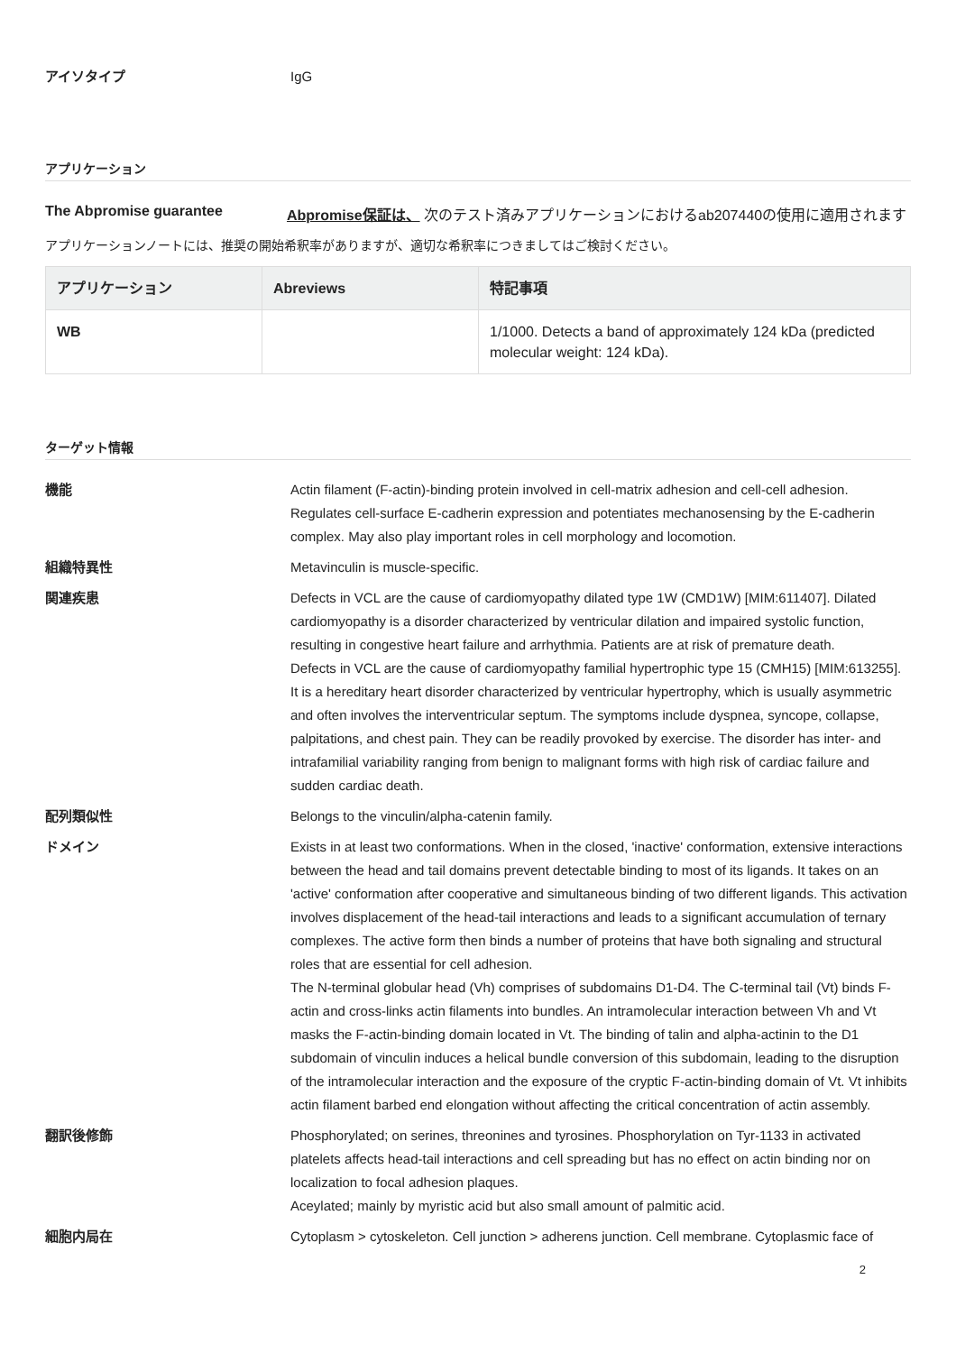アイソタイプ IgG
アプリケーション
The Abpromise guarantee Abpromise保証は、 次のテスト済みアプリケーションにおけるab207440の使用に適用されます
アプリケーションノートには、推奨の開始希釈率がありますが、適切な希釈率につきましてはご検討ください。
| アプリケーション | Abreviews | 特記事項 |
| --- | --- | --- |
| WB | | 1/1000. Detects a band of approximately 124 kDa (predicted molecular weight: 124 kDa). |
ターゲット情報
機能 Actin filament (F-actin)-binding protein involved in cell-matrix adhesion and cell-cell adhesion. Regulates cell-surface E-cadherin expression and potentiates mechanosensing by the E-cadherin complex. May also play important roles in cell morphology and locomotion.
組織特異性 Metavinculin is muscle-specific.
関連疾患 Defects in VCL are the cause of cardiomyopathy dilated type 1W (CMD1W) [MIM:611407]. Dilated cardiomyopathy is a disorder characterized by ventricular dilation and impaired systolic function, resulting in congestive heart failure and arrhythmia. Patients are at risk of premature death.
Defects in VCL are the cause of cardiomyopathy familial hypertrophic type 15 (CMH15) [MIM:613255]. It is a hereditary heart disorder characterized by ventricular hypertrophy, which is usually asymmetric and often involves the interventricular septum. The symptoms include dyspnea, syncope, collapse, palpitations, and chest pain. They can be readily provoked by exercise. The disorder has inter- and intrafamilial variability ranging from benign to malignant forms with high risk of cardiac failure and sudden cardiac death.
配列類似性 Belongs to the vinculin/alpha-catenin family.
ドメイン Exists in at least two conformations. When in the closed, 'inactive' conformation, extensive interactions between the head and tail domains prevent detectable binding to most of its ligands. It takes on an 'active' conformation after cooperative and simultaneous binding of two different ligands. This activation involves displacement of the head-tail interactions and leads to a significant accumulation of ternary complexes. The active form then binds a number of proteins that have both signaling and structural roles that are essential for cell adhesion.
The N-terminal globular head (Vh) comprises of subdomains D1-D4. The C-terminal tail (Vt) binds F-actin and cross-links actin filaments into bundles. An intramolecular interaction between Vh and Vt masks the F-actin-binding domain located in Vt. The binding of talin and alpha-actinin to the D1 subdomain of vinculin induces a helical bundle conversion of this subdomain, leading to the disruption of the intramolecular interaction and the exposure of the cryptic F-actin-binding domain of Vt. Vt inhibits actin filament barbed end elongation without affecting the critical concentration of actin assembly.
翻訳後修飾 Phosphorylated; on serines, threonines and tyrosines. Phosphorylation on Tyr-1133 in activated platelets affects head-tail interactions and cell spreading but has no effect on actin binding nor on localization to focal adhesion plaques.
Aceylated; mainly by myristic acid but also small amount of palmitic acid.
細胞内局在 Cytoplasm > cytoskeleton. Cell junction > adherens junction. Cell membrane. Cytoplasmic face of
2